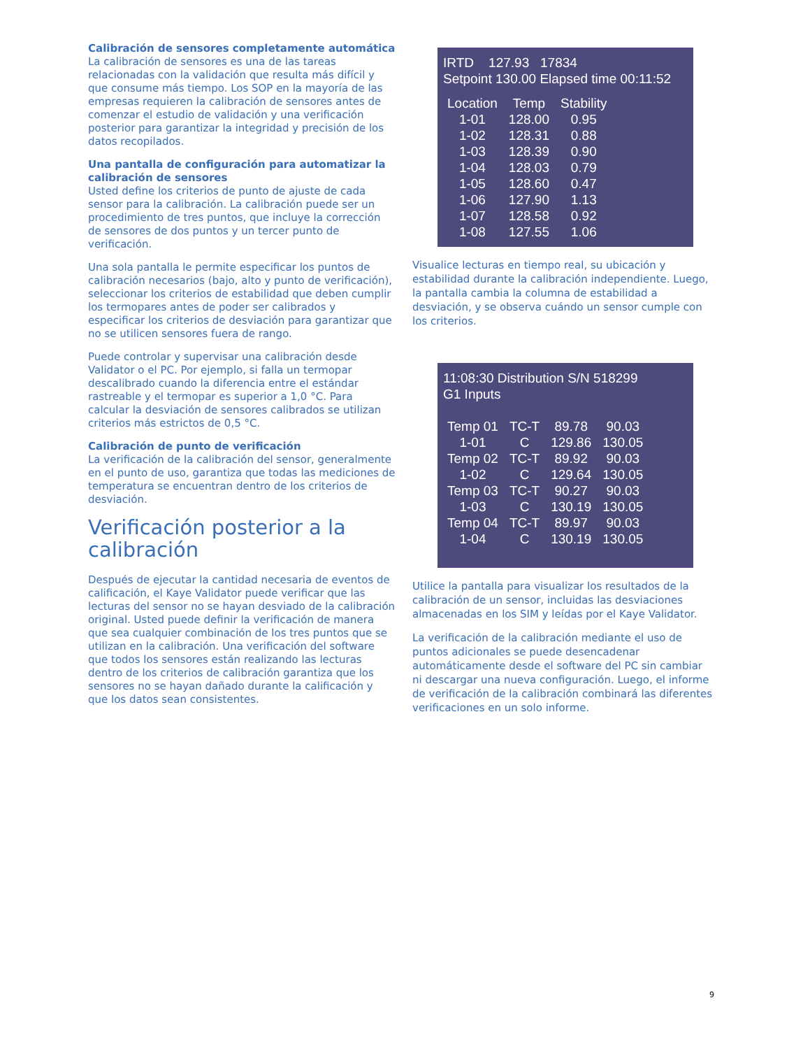Calibración de sensores completamente automática
La calibración de sensores es una de las tareas relacionadas con la validación que resulta más difícil y que consume más tiempo. Los SOP en la mayoría de las empresas requieren la calibración de sensores antes de comenzar el estudio de validación y una verificación posterior para garantizar la integridad y precisión de los datos recopilados.
Una pantalla de configuración para automatizar la calibración de sensores
Usted define los criterios de punto de ajuste de cada sensor para la calibración. La calibración puede ser un procedimiento de tres puntos, que incluye la corrección de sensores de dos puntos y un tercer punto de verificación.
Una sola pantalla le permite especificar los puntos de calibración necesarios (bajo, alto y punto de verificación), seleccionar los criterios de estabilidad que deben cumplir los termopares antes de poder ser calibrados y especificar los criterios de desviación para garantizar que no se utilicen sensores fuera de rango.
Puede controlar y supervisar una calibración desde Validator o el PC. Por ejemplo, si falla un termopar descalibrado cuando la diferencia entre el estándar rastreable y el termopar es superior a 1,0 °C. Para calcular la desviación de sensores calibrados se utilizan criterios más estrictos de 0,5 °C.
Calibración de punto de verificación
La verificación de la calibración del sensor, generalmente en el punto de uso, garantiza que todas las mediciones de temperatura se encuentran dentro de los criterios de desviación.
Verificación posterior a la calibración
Después de ejecutar la cantidad necesaria de eventos de calificación, el Kaye Validator puede verificar que las lecturas del sensor no se hayan desviado de la calibración original. Usted puede definir la verificación de manera que sea cualquier combinación de los tres puntos que se utilizan en la calibración. Una verificación del software que todos los sensores están realizando las lecturas dentro de los criterios de calibración garantiza que los sensores no se hayan dañado durante la calificación y que los datos sean consistentes.
IRTD 127.93 17834
Setpoint 130.00 Elapsed time 00:11:52
| Location | Temp | Stability |
| --- | --- | --- |
| 1-01 | 128.00 | 0.95 |
| 1-02 | 128.31 | 0.88 |
| 1-03 | 128.39 | 0.90 |
| 1-04 | 128.03 | 0.79 |
| 1-05 | 128.60 | 0.47 |
| 1-06 | 127.90 | 1.13 |
| 1-07 | 128.58 | 0.92 |
| 1-08 | 127.55 | 1.06 |
Visualice lecturas en tiempo real, su ubicación y estabilidad durante la calibración independiente. Luego, la pantalla cambia la columna de estabilidad a desviación, y se observa cuándo un sensor cumple con los criterios.
11:08:30 Distribution S/N 518299
G1 Inputs
| Temp 01 | TC-T | 89.78 | 90.03 |
| 1-01 | C | 129.86 | 130.05 |
| Temp 02 | TC-T | 89.92 | 90.03 |
| 1-02 | C | 129.64 | 130.05 |
| Temp 03 | TC-T | 90.27 | 90.03 |
| 1-03 | C | 130.19 | 130.05 |
| Temp 04 | TC-T | 89.97 | 90.03 |
| 1-04 | C | 130.19 | 130.05 |
Utilice la pantalla para visualizar los resultados de la calibración de un sensor, incluidas las desviaciones almacenadas en los SIM y leídas por el Kaye Validator.
La verificación de la calibración mediante el uso de puntos adicionales se puede desencadenar automáticamente desde el software del PC sin cambiar ni descargar una nueva configuración. Luego, el informe de verificación de la calibración combinará las diferentes verificaciones en un solo informe.
9